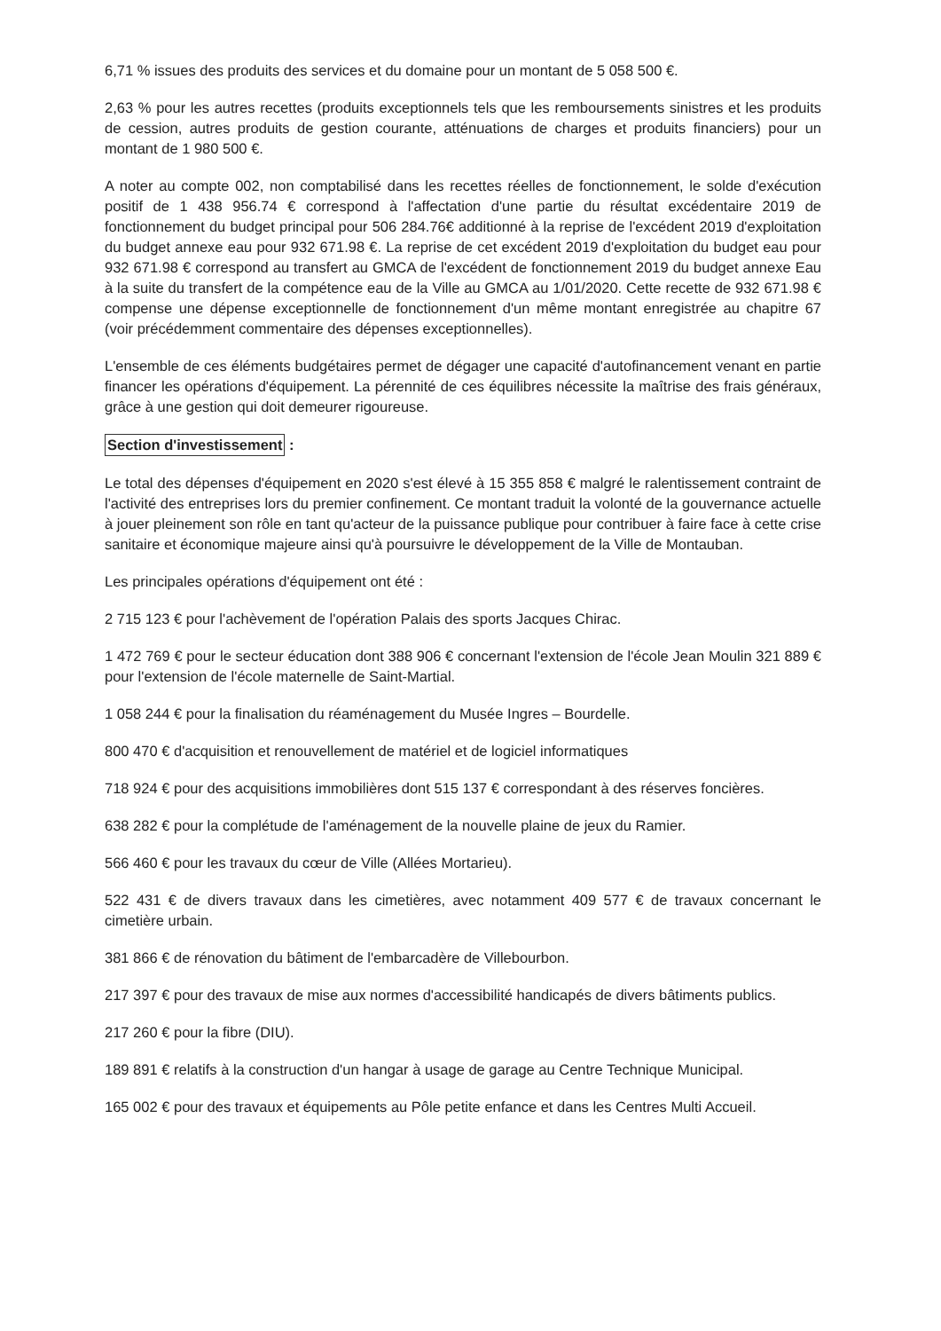6,71 % issues des produits des services et du domaine pour un montant de 5 058 500 €.
2,63 % pour les autres recettes (produits exceptionnels tels que les remboursements sinistres et les produits de cession, autres produits de gestion courante, atténuations de charges et produits financiers) pour un montant de 1 980 500 €.
A noter au compte 002, non comptabilisé dans les recettes réelles de fonctionnement, le solde d'exécution positif de 1 438 956.74 € correspond à l'affectation d'une partie du résultat excédentaire 2019 de fonctionnement du budget principal pour 506 284.76€ additionné à la reprise de l'excédent 2019 d'exploitation du budget annexe eau pour 932 671.98 €. La reprise de cet excédent 2019 d'exploitation du budget eau pour 932 671.98 € correspond au transfert au GMCA de l'excédent de fonctionnement 2019 du budget annexe Eau à la suite du transfert de la compétence eau de la Ville au GMCA au 1/01/2020. Cette recette de 932 671.98 € compense une dépense exceptionnelle de fonctionnement d'un même montant enregistrée au chapitre 67 (voir précédemment commentaire des dépenses exceptionnelles).
L'ensemble de ces éléments budgétaires permet de dégager une capacité d'autofinancement venant en partie financer les opérations d'équipement. La pérennité de ces équilibres nécessite la maîtrise des frais généraux, grâce à une gestion qui doit demeurer rigoureuse.
Section d'investissement :
Le total des dépenses d'équipement en 2020 s'est élevé à 15 355 858 € malgré le ralentissement contraint de l'activité des entreprises lors du premier confinement. Ce montant traduit la volonté de la gouvernance actuelle à jouer pleinement son rôle en tant qu'acteur de la puissance publique pour contribuer à faire face à cette crise sanitaire et économique majeure ainsi qu'à poursuivre le développement de la Ville de Montauban.
Les principales opérations d'équipement ont été :
2 715 123 € pour l'achèvement de l'opération Palais des sports Jacques Chirac.
1 472 769 € pour le secteur éducation dont 388 906 € concernant l'extension de l'école Jean Moulin 321 889 € pour l'extension de l'école maternelle de Saint-Martial.
1 058 244 € pour la finalisation du réaménagement du Musée Ingres – Bourdelle.
800 470 € d'acquisition et renouvellement de matériel et de logiciel informatiques
718 924 € pour des acquisitions immobilières dont 515 137 € correspondant à des réserves foncières.
638 282 € pour la complétude de l'aménagement de la nouvelle plaine de jeux du Ramier.
566 460 € pour les travaux du cœur de Ville (Allées Mortarieu).
522 431 € de divers travaux dans les cimetières, avec notamment 409 577 € de travaux concernant le cimetière urbain.
381 866 € de rénovation du bâtiment de l'embarcadère de Villebourbon.
217 397 € pour des travaux de mise aux normes d'accessibilité handicapés de divers bâtiments publics.
217 260 € pour la fibre (DIU).
189 891 € relatifs à la construction d'un hangar à usage de garage au Centre Technique Municipal.
165 002 € pour des travaux et équipements au Pôle petite enfance et dans les Centres Multi Accueil.